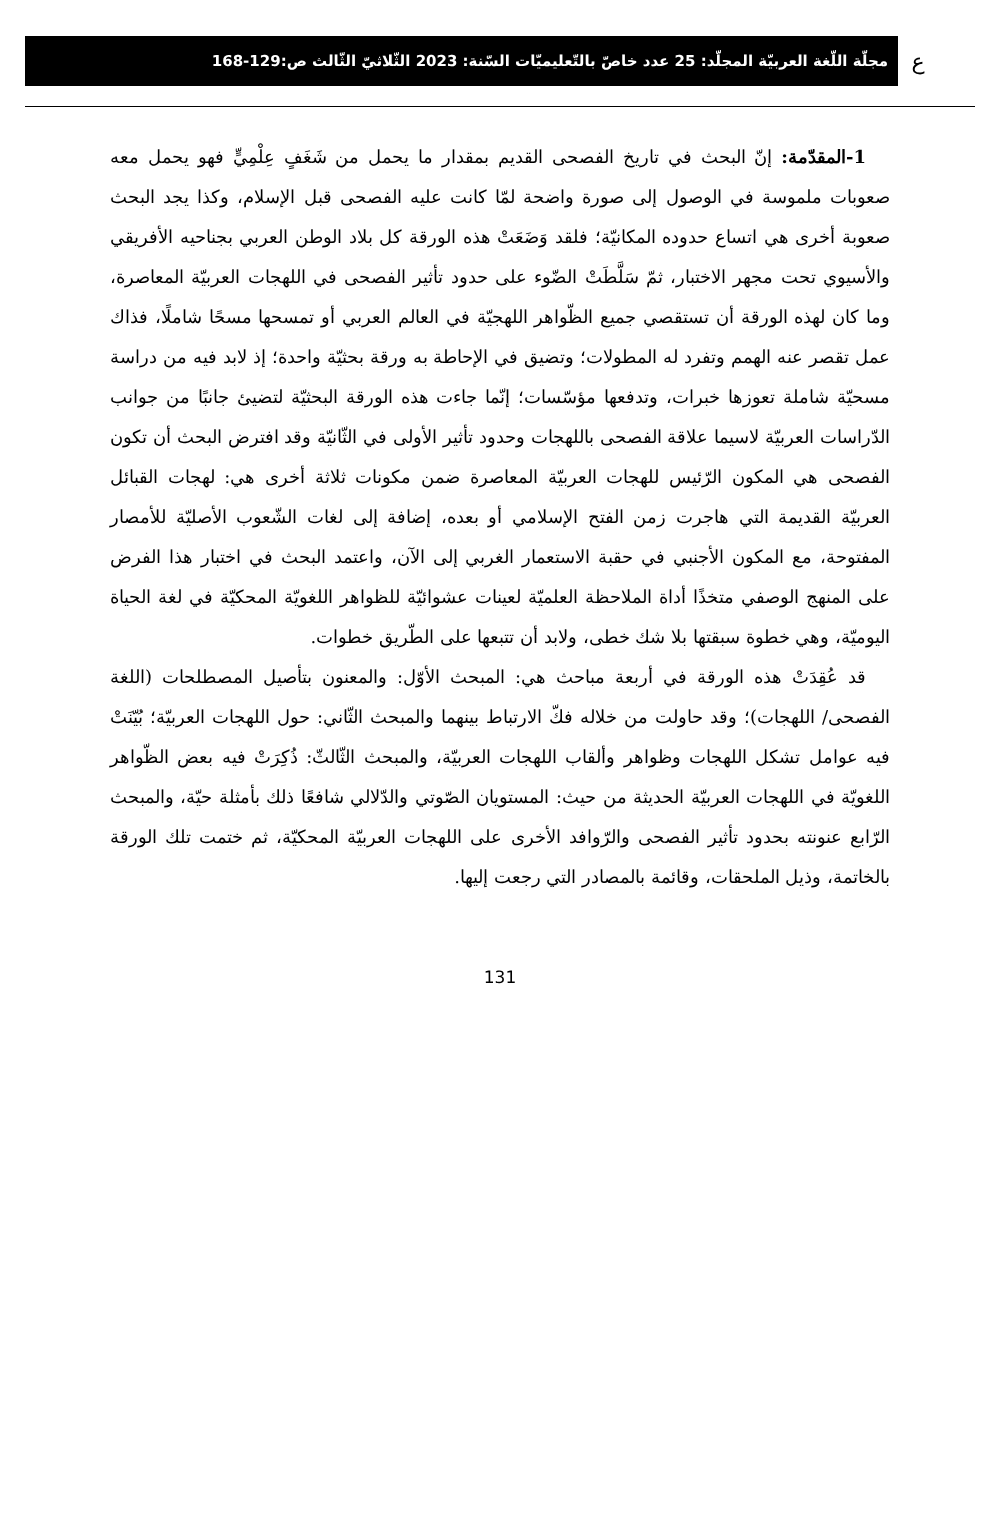ع
مجلّة اللّغة العربيّة المجلّد: 25 عدد خاصّ بالتّعليميّات السّنة: 2023 الثّلاثيّ الثّالث ص:129-168
1-المقدّمة: إنّ البحث في تاريخ الفصحى القديم بمقدار ما يحمل من شَغَفٍ عِلْمِيٍّ فهو يحمل معه صعوبات ملموسة في الوصول إلى صورة واضحة لمّا كانت عليه الفصحى قبل الإسلام، وكذا يجد البحث صعوبة أخرى هي اتساع حدوده المكانيّة؛ فلقد وَضَعَتْ هذه الورقة كل بلاد الوطن العربي بجناحيه الأفريقي والأسيوي تحت مجهر الاختبار، ثمّ سَلَّطَتْ الضّوء على حدود تأثير الفصحى في اللهجات العربيّة المعاصرة، وما كان لهذه الورقة أن تستقصي جميع الظّواهر اللهجيّة في العالم العربي أو تمسحها مسحًا شاملًا، فذاك عمل تقصر عنه الهمم وتفرد له المطولات؛ وتضيق في الإحاطة به ورقة بحثيّة واحدة؛ إذ لابد فيه من دراسة مسحيّة شاملة تعوزها خبرات، وتدفعها مؤسّسات؛ إنّما جاءت هذه الورقة البحثيّة لتضيئ جانبًا من جوانب الدّراسات العربيّة لاسيما علاقة الفصحى باللهجات وحدود تأثير الأولى في الثّانيّة وقد افترض البحث أن تكون الفصحى هي المكون الرّئيس للهجات العربيّة المعاصرة ضمن مكونات ثلاثة أخرى هي: لهجات القبائل العربيّة القديمة التي هاجرت زمن الفتح الإسلامي أو بعده، إضافة إلى لغات الشّعوب الأصليّة للأمصار المفتوحة، مع المكون الأجنبي في حقبة الاستعمار الغربي إلى الآن، واعتمد البحث في اختبار هذا الفرض على المنهج الوصفي متخذًا أداة الملاحظة العلميّة لعينات عشوائيّة للظواهر اللغويّة المحكيّة في لغة الحياة اليوميّة، وهي خطوة سبقتها بلا شك خطى، ولابد أن تتبعها على الطّريق خطوات.
قد عُقِدَتْ هذه الورقة في أربعة مباحث هي: المبحث الأوّل: والمعنون بتأصيل المصطلحات (اللغة الفصحى/ اللهجات)؛ وقد حاولت من خلاله فكّ الارتباط بينهما والمبحث الثّاني: حول اللهجات العربيّة؛ بُيّنَتْ فيه عوامل تشكل اللهجات وظواهر وألقاب اللهجات العربيّة، والمبحث الثّالثّ: ذُكِرَتْ فيه بعض الظّواهر اللغويّة في اللهجات العربيّة الحديثة من حيث: المستويان الصّوتي والدّلالي شافعًا ذلك بأمثلة حيّة، والمبحث الرّابع عنونته بحدود تأثير الفصحى والرّوافد الأخرى على اللهجات العربيّة المحكيّة، ثم ختمت تلك الورقة بالخاتمة، وذيل الملحقات، وقائمة بالمصادر التي رجعت إليها.
131